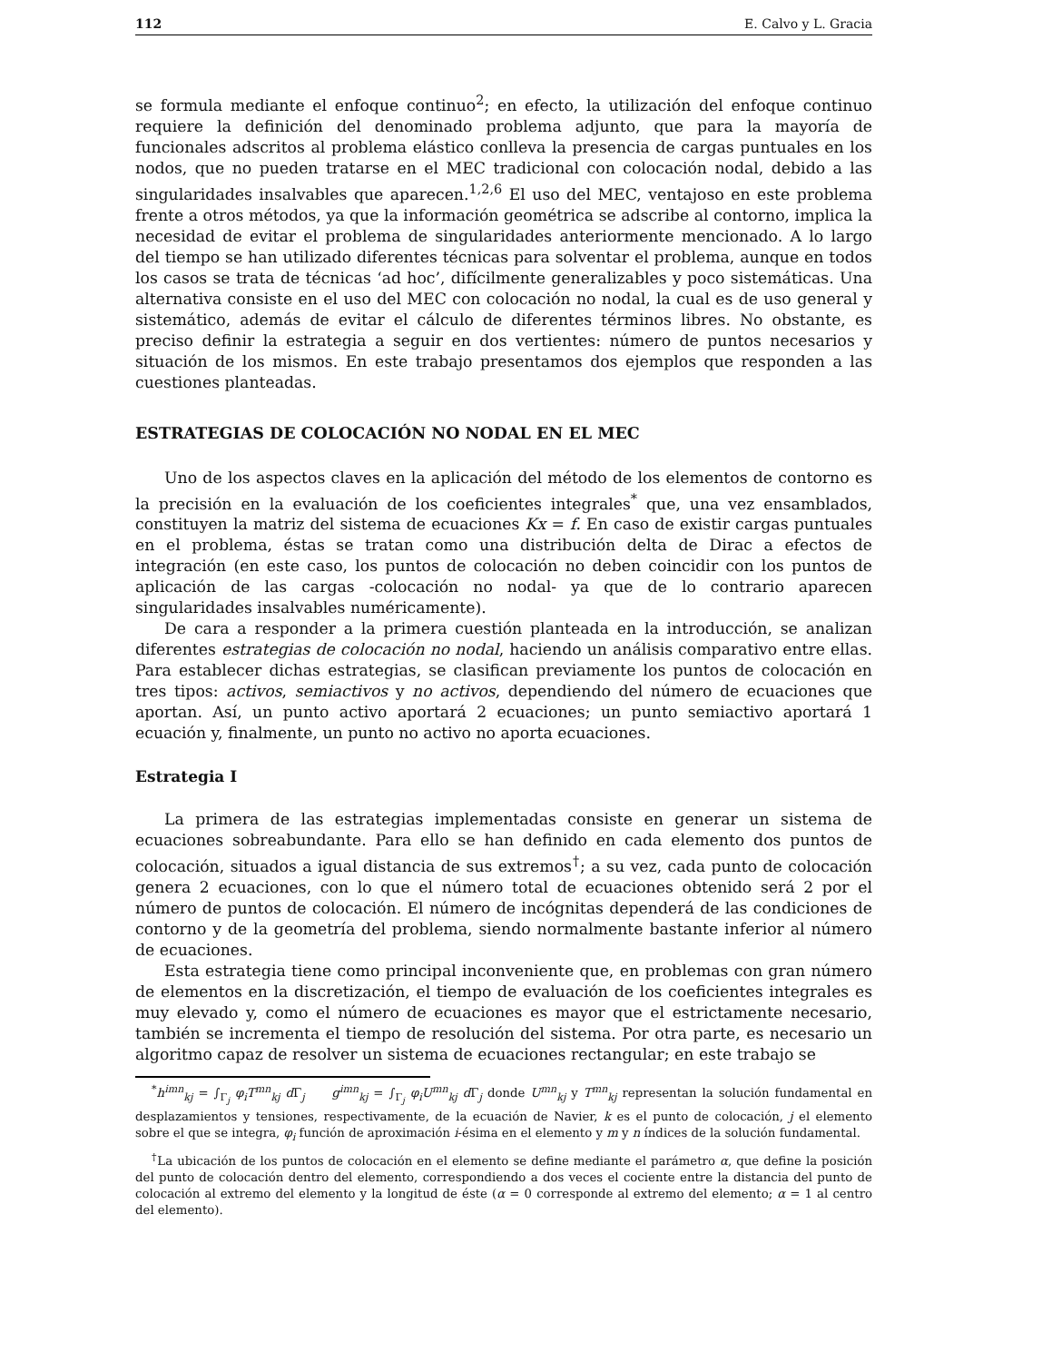112 E. Calvo y L. Gracia
se formula mediante el enfoque continuo<sup>2</sup>; en efecto, la utilización del enfoque continuo requiere la definición del denominado problema adjunto, que para la mayoría de funcionales adscritos al problema elástico conlleva la presencia de cargas puntuales en los nodos, que no pueden tratarse en el MEC tradicional con colocación nodal, debido a las singularidades insalvables que aparecen.<sup>1,2,6</sup> El uso del MEC, ventajoso en este problema frente a otros métodos, ya que la información geométrica se adscribe al contorno, implica la necesidad de evitar el problema de singularidades anteriormente mencionado. A lo largo del tiempo se han utilizado diferentes técnicas para solventar el problema, aunque en todos los casos se trata de técnicas ‘ad hoc’, difícilmente generalizables y poco sistemáticas. Una alternativa consiste en el uso del MEC con colocación no nodal, la cual es de uso general y sistemático, además de evitar el cálculo de diferentes términos libres. No obstante, es preciso definir la estrategia a seguir en dos vertientes: número de puntos necesarios y situación de los mismos. En este trabajo presentamos dos ejemplos que responden a las cuestiones planteadas.
ESTRATEGIAS DE COLOCACIÓN NO NODAL EN EL MEC
Uno de los aspectos claves en la aplicación del método de los elementos de contorno es la precisión en la evaluación de los coeficientes integrales<sup>*</sup> que, una vez ensamblados, constituyen la matriz del sistema de ecuaciones Kx = f. En caso de existir cargas puntuales en el problema, éstas se tratan como una distribución delta de Dirac a efectos de integración (en este caso, los puntos de colocación no deben coincidir con los puntos de aplicación de las cargas -colocación no nodal- ya que de lo contrario aparecen singularidades insalvables numéricamente).
De cara a responder a la primera cuestión planteada en la introducción, se analizan diferentes estrategias de colocación no nodal, haciendo un análisis comparativo entre ellas. Para establecer dichas estrategias, se clasifican previamente los puntos de colocación en tres tipos: activos, semiactivos y no activos, dependiendo del número de ecuaciones que aportan. Así, un punto activo aportará 2 ecuaciones; un punto semiactivo aportará 1 ecuación y, finalmente, un punto no activo no aporta ecuaciones.
Estrategia I
La primera de las estrategias implementadas consiste en generar un sistema de ecuaciones sobreabundante. Para ello se han definido en cada elemento dos puntos de colocación, situados a igual distancia de sus extremos<sup>†</sup>; a su vez, cada punto de colocación genera 2 ecuaciones, con lo que el número total de ecuaciones obtenido será 2 por el número de puntos de colocación. El número de incógnitas dependerá de las condiciones de contorno y de la geometría del problema, siendo normalmente bastante inferior al número de ecuaciones.
Esta estrategia tiene como principal inconveniente que, en problemas con gran número de elementos en la discretización, el tiempo de evaluación de los coeficientes integrales es muy elevado y, como el número de ecuaciones es mayor que el estrictamente necesario, también se incrementa el tiempo de resolución del sistema. Por otra parte, es necesario un algoritmo capaz de resolver un sistema de ecuaciones rectangular; en este trabajo se
<sup>*</sup> h<sup>imn</sup><sub>kj</sub> = ∫<sub>Γ<sub>j</sub></sub> φ<sub>i</sub>T<sup>mn</sup><sub>kj</sub> d Γ<sub>j</sub> g<sup>imn</sup><sub>kj</sub> = ∫<sub>Γ<sub>j</sub></sub> φ<sub>i</sub>U<sup>mn</sup><sub>kj</sub> d Γ<sub>j</sub> donde U<sup>mn</sup><sub>kj</sub> y T<sup>mn</sup><sub>kj</sub> representan la solución fundamental en desplazamientos y tensiones, respectivamente, de la ecuación de Navier, k es el punto de colocación, j el elemento sobre el que se integra, φ<sub>i</sub> función de aproximación i-ésima en el elemento y m y n índices de la solución fundamental.
<sup>†</sup> La ubicación de los puntos de colocación en el elemento se define mediante el parámetro α, que define la posición del punto de colocación dentro del elemento, correspondiendo a dos veces el cociente entre la distancia del punto de colocación al extremo del elemento y la longitud de éste (α = 0 corresponde al extremo del elemento; α = 1 al centro del elemento).